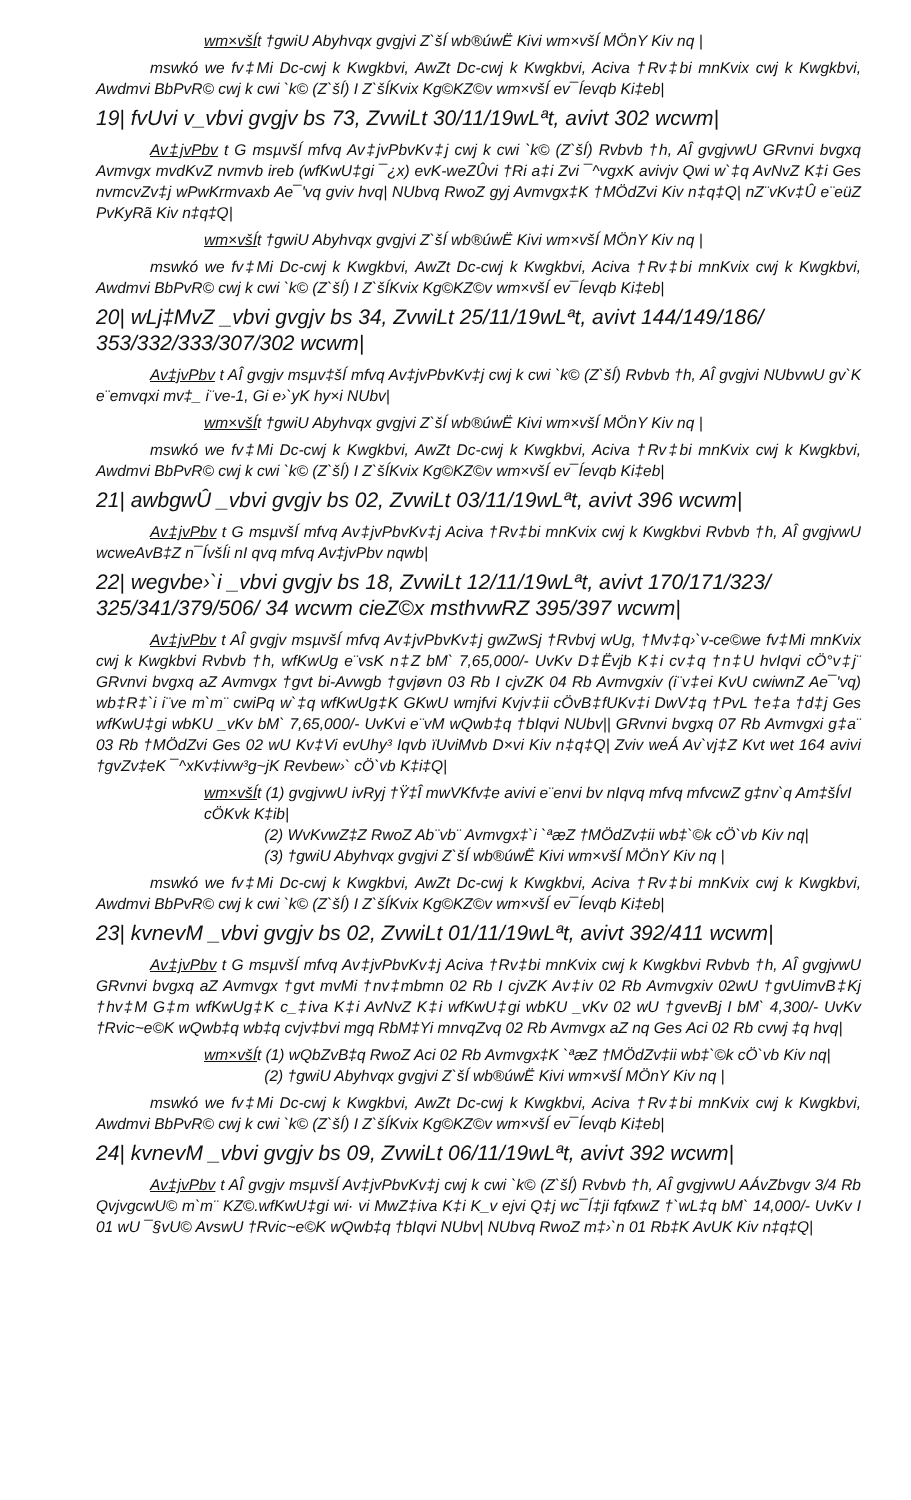wm×všÍt †gwiU Abyhvqx gvgjvi Z`šÍ wb®úwË Kivi wm×všÍ MÖnY Kiv nq |
mswkó we fv‡Mi Dc-cwj k Kwgkbvi, AwZt Dc-cwj k Kwgkbvi, Aciva †Rv‡bi mnKvix cwj k Kwgkbvi, Awdmvi BbPvR© cwj k cwi `k© (Z`šÍ) I Z`šÍKvix Kg©KZ©v wm×všÍ ev¯Íevqb Ki‡eb|
19| fvUvi v_vbvi gvgjv bs 73, ZvwiLt 30/11/19wLªt, avivt 302 wcwm|
Av‡jvPbv t G msµvšÍ mfvq Av‡jvPbvKv‡j cwj k cwi `k© (Z`šÍ) Rvbvb †h, AÎ gvgjvwU GRvnvi bvgxq Avmvgx mvdKvZ nvmvb ireb (wfKwU‡gi ¯¿x) evK-weZÛvi †Ri a‡i Zvi ¯^vgxK avivjv Qwi w`‡q AvNvZ K‡i Ges nvmcvZv‡j wPwKrmvaxb Ae¯'vq gviv hvq| NUbvq RwoZ gyj Avmvgx‡K †MÖdZvi Kiv n‡q‡Q| nZ¨vKv‡Û e¨eüZ PvKyRã Kiv n‡q‡Q|
wm×všÍt †gwiU Abyhvqx gvgjvi Z`šÍ wb®úwË Kivi wm×všÍ MÖnY Kiv nq |
mswkó we fv‡Mi Dc-cwj k Kwgkbvi, AwZt Dc-cwj k Kwgkbvi, Aciva †Rv‡bi mnKvix cwj k Kwgkbvi, Awdmvi BbPvR© cwj k cwi `k© (Z`šÍ) I Z`šÍKvix Kg©KZ©v wm×všÍ ev¯Íevqb Ki‡eb|
20| wLj‡MvZ _vbvi gvgjv bs 34, ZvwiLt 25/11/19wLªt, avivt 144/149/186/ 353/332/333/307/302 wcwm|
Av‡jvPbv t AÎ gvgjv msµv‡šÍ mfvq Av‡jvPbvKv‡j cwj k cwi `k© (Z`šÍ) Rvbvb †h, AÎ gvgjvi NUbvwU gv`K e¨emvqxi mv‡_ i¨ve-1, Gi e›`yK hy×i NUbv|
wm×všÍt †gwiU Abyhvqx gvgjvi Z`šÍ wb®úwË Kivi wm×všÍ MÖnY Kiv nq |
mswkó we fv‡Mi Dc-cwj k Kwgkbvi, AwZt Dc-cwj k Kwgkbvi, Aciva †Rv‡bi mnKvix cwj k Kwgkbvi, Awdmvi BbPvR© cwj k cwi `k© (Z`šÍ) I Z`šÍKvix Kg©KZ©v wm×všÍ ev¯Íevqb Ki‡eb|
21| awbgwÛ _vbvi gvgjv bs 02, ZvwiLt 03/11/19wLªt, avivt 396 wcwm|
Av‡jvPbv t G msµvšÍ mfvq Av‡jvPbvKv‡j Aciva †Rv‡bi mnKvix cwj k Kwgkbvi Rvbvb †h, AÎ gvgjvwU wcweAvB‡Z n¯ÍvšÍi nI qvq mfvq Av‡jvPbv nqwb|
22| wegvbe›`i _vbvi gvgjv bs 18, ZvwiLt 12/11/19wLªt, avivt 170/171/323/ 325/341/379/506/ 34 wcwm cieZ©x msthvwRZ 395/397 wcwm|
Av‡jvPbv t AÎ gvgjv msµvšÍ mfvq Av‡jvPbvKv‡j gwZwSj †Rvbvj wUg, †Mv‡q›`v-ce©we fv‡Mi mnKvix cwj k Kwgkbvi Rvbvb †h, wfKwUg e¨vsK n‡Z bM` 7,65,000/- UvKv D‡Ëvjb K‡i cv‡q †n‡U hvIqvi cÖ°v‡j¨ GRvnvi bvgxq aZ Avmvgx †gvt bi-Avwgb †gvjøvn 03 Rb I cjvZK 04 Rb Avmvgxiv (i¨v‡ei KvU cwiwnZ Ae¯'vq) wb‡R‡`i i¨ve m`m¨ cwiPq w`‡q wfKwUg‡K GKwU wmjfvi Kvjv‡ii cÖvB‡fUKv‡i DwV‡q †PvL †e‡a †d‡j Ges wfKwU‡gi wbKU _vKv bM` 7,65,000/- UvKvi e¨vM wQwb‡q †bIqvi NUbv|| GRvnvi bvgxq 07 Rb Avmvgxi g‡a¨ 03 Rb †MÖdZvi Ges 02 wU Kv‡Vi evUhy³ Iqvb ïUviMvb D×vi Kiv n‡q‡Q| Zviv weÁ Av`vj‡Z Kvt wet 164 avivi †gvZv‡eK ¯^xKv‡ivw³g~jK Revbew›` cÖ`vb K‡i‡Q|
wm×všÍt (1) gvgjvwU ivRyj †Ÿ‡Î mwVKfv‡e avivi e¨envi bv nIqvq mfvq mfvcwZ g‡nv`q Am‡šÍvI cÖKvk K‡ib|
(2) WvKvwZ‡Z RwoZ Ab¨vb¨ Avmvgx‡`i `ªæZ †MÖdZv‡ii wb‡`©k cÖ`vb Kiv nq|
(3) †gwiU Abyhvqx gvgjvi Z`šÍ wb®úwË Kivi wm×všÍ MÖnY Kiv nq |
mswkó we fv‡Mi Dc-cwj k Kwgkbvi, AwZt Dc-cwj k Kwgkbvi, Aciva †Rv‡bi mnKvix cwj k Kwgkbvi, Awdmvi BbPvR© cwj k cwi `k© (Z`šÍ) I Z`šÍKvix Kg©KZ©v wm×všÍ ev¯Íevqb Ki‡eb|
23| kvnevM _vbvi gvgjv bs 02, ZvwiLt 01/11/19wLªt, avivt 392/411 wcwm|
Av‡jvPbv t G msµvšÍ mfvq Av‡jvPbvKv‡j Aciva †Rv‡bi mnKvix cwj k Kwgkbvi Rvbvb †h, AÎ gvgjvwU GRvnvi bvgxq aZ Avmvgx †gvt mvMi †nv‡mbmn 02 Rb I cjvZK Av‡iv 02 Rb Avmvgxiv 02wU †gvUimvB‡Kj †hv‡M G‡m wfKwUg‡K c_‡iva K‡i AvNvZ K‡i wfKwU‡gi wbKU _vKv 02 wU †gvevBj I bM` 4,300/- UvKv †Rvic~e©K wQwb‡q wb‡q cvjv‡bvi mgq RbM‡Yi mnvqZvq 02 Rb Avmvgx aZ nq Ges Aci 02 Rb cvwj ‡q hvq|
wm×všÍt (1) wQbZvB‡q RwoZ Aci 02 Rb Avmvgx‡K `ªæZ †MÖdZv‡ii wb‡`©k cÖ`vb Kiv nq|
(2) †gwiU Abyhvqx gvgjvi Z`šÍ wb®úwË Kivi wm×všÍ MÖnY Kiv nq |
mswkó we fv‡Mi Dc-cwj k Kwgkbvi, AwZt Dc-cwj k Kwgkbvi, Aciva †Rv‡bi mnKvix cwj k Kwgkbvi, Awdmvi BbPvR© cwj k cwi `k© (Z`šÍ) I Z`šÍKvix Kg©KZ©v wm×všÍ ev¯Íevqb Ki‡eb|
24| kvnevM _vbvi gvgjv bs 09, ZvwiLt 06/11/19wLªt, avivt 392 wcwm|
Av‡jvPbv t AÎ gvgjv msµvšÍ Av‡jvPbvKv‡j cwj k cwi `k© (Z`šÍ) Rvbvb †h, AÎ gvgjvwU AÁvZbvgv 3/4 Rb QvjvgcwU© m`m¨ KZ©.wfKwU‡gi wi· vi MwZ‡iva K‡i K_v ejvi Q‡j wc¯Í‡ji fqfxwZ †`wL‡q bM` 14,000/- UvKv I 01 wU ¯§vU© AvswU †Rvic~e©K wQwb‡q †bIqvi NUbv| NUbvq RwoZ m‡›`n 01 Rb‡K AvUK Kiv n‡q‡Q|